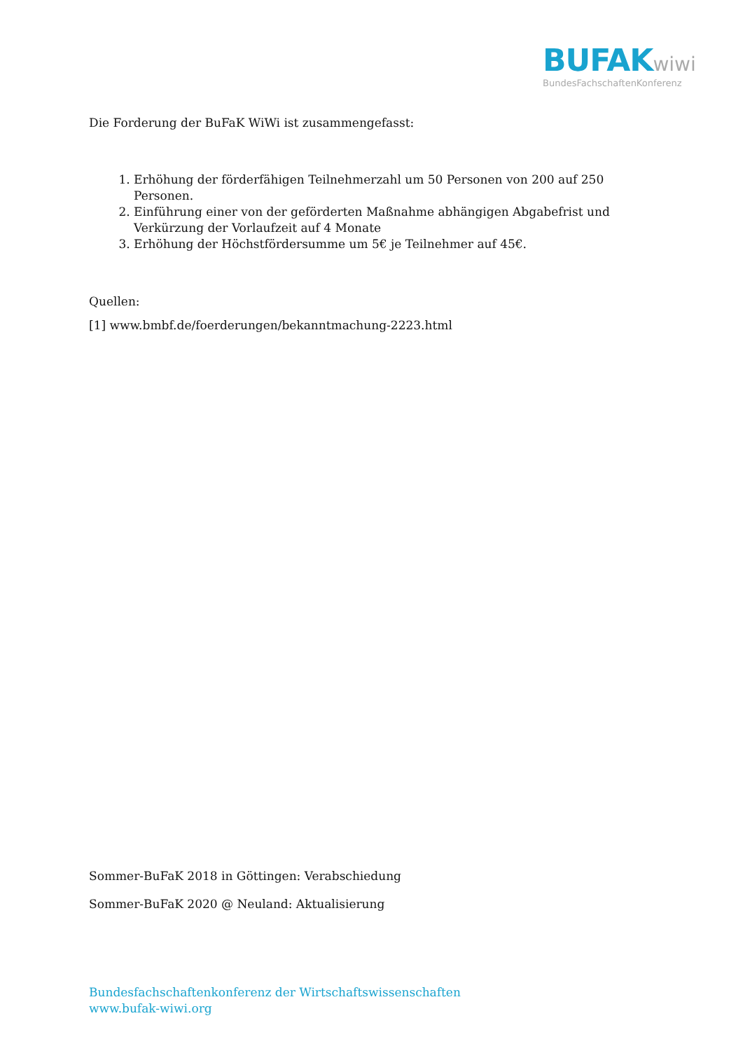BUFAK wiwi
BundesFachschaftenKonferenz
Die Forderung der BuFaK WiWi ist zusammengefasst:
1. Erhöhung der förderfähigen Teilnehmerzahl um 50 Personen von 200 auf 250 Personen.
2. Einführung einer von der geförderten Maßnahme abhängigen Abgabefrist und Verkürzung der Vorlaufzeit auf 4 Monate
3. Erhöhung der Höchstfördersumme um 5€ je Teilnehmer auf 45€.
Quellen:
[1] www.bmbf.de/foerderungen/bekanntmachung-2223.html
Sommer-BuFaK 2018 in Göttingen: Verabschiedung
Sommer-BuFaK 2020 @ Neuland: Aktualisierung
Bundesfachschaftenkonferenz der Wirtschaftswissenschaften
www.bufak-wiwi.org